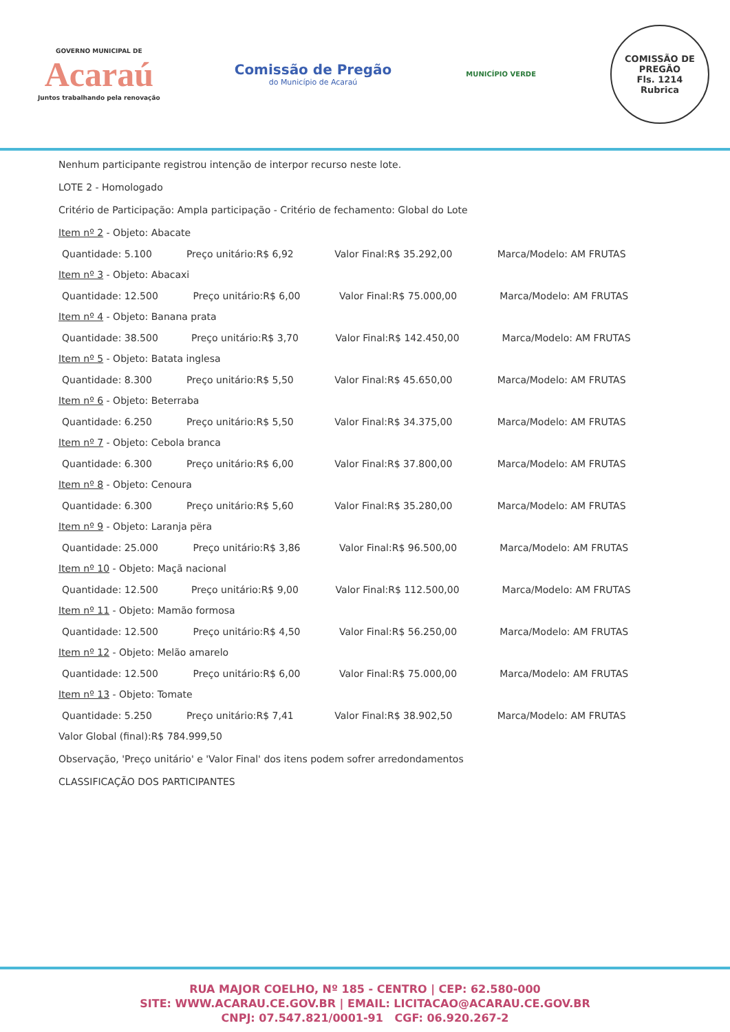GOVERNO MUNICIPAL DE
Acaraú
Juntos trabalhando pela renovação
Comissão de Pregão
do Município de Acaraú
MUNICÍPIO VERDE
COMISSÃO DE PREGÃO
Fls. 1214
Rubrica
Nenhum participante registrou intenção de interpor recurso neste lote.
LOTE 2 - Homologado
Critério de Participação: Ampla participação - Critério de fechamento: Global do Lote
Item nº 2 - Objeto: Abacate
| Quantidade: 5.100 | Preço unitário:R$ 6,92 | Valor Final:R$ 35.292,00 | Marca/Modelo: AM FRUTAS |
Item nº 3 - Objeto: Abacaxi
| Quantidade: 12.500 | Preço unitário:R$ 6,00 | Valor Final:R$ 75.000,00 | Marca/Modelo: AM FRUTAS |
Item nº 4 - Objeto: Banana prata
| Quantidade: 38.500 | Preço unitário:R$ 3,70 | Valor Final:R$ 142.450,00 | Marca/Modelo: AM FRUTAS |
Item nº 5 - Objeto: Batata inglesa
| Quantidade: 8.300 | Preço unitário:R$ 5,50 | Valor Final:R$ 45.650,00 | Marca/Modelo: AM FRUTAS |
Item nº 6 - Objeto: Beterraba
| Quantidade: 6.250 | Preço unitário:R$ 5,50 | Valor Final:R$ 34.375,00 | Marca/Modelo: AM FRUTAS |
Item nº 7 - Objeto: Cebola branca
| Quantidade: 6.300 | Preço unitário:R$ 6,00 | Valor Final:R$ 37.800,00 | Marca/Modelo: AM FRUTAS |
Item nº 8 - Objeto: Cenoura
| Quantidade: 6.300 | Preço unitário:R$ 5,60 | Valor Final:R$ 35.280,00 | Marca/Modelo: AM FRUTAS |
Item nº 9 - Objeto: Laranja përa
| Quantidade: 25.000 | Preço unitário:R$ 3,86 | Valor Final:R$ 96.500,00 | Marca/Modelo: AM FRUTAS |
Item nº 10 - Objeto: Maçã nacional
| Quantidade: 12.500 | Preço unitário:R$ 9,00 | Valor Final:R$ 112.500,00 | Marca/Modelo: AM FRUTAS |
Item nº 11 - Objeto: Mamão formosa
| Quantidade: 12.500 | Preço unitário:R$ 4,50 | Valor Final:R$ 56.250,00 | Marca/Modelo: AM FRUTAS |
Item nº 12 - Objeto: Melão amarelo
| Quantidade: 12.500 | Preço unitário:R$ 6,00 | Valor Final:R$ 75.000,00 | Marca/Modelo: AM FRUTAS |
Item nº 13 - Objeto: Tomate
| Quantidade: 5.250 | Preço unitário:R$ 7,41 | Valor Final:R$ 38.902,50 | Marca/Modelo: AM FRUTAS |
Valor Global (final):R$ 784.999,50
Observação, 'Preço unitário' e 'Valor Final' dos itens podem sofrer arredondamentos
CLASSIFICAÇÃO DOS PARTICIPANTES
RUA MAJOR COELHO, Nº 185 - CENTRO | CEP: 62.580-000
SITE: WWW.ACARAU.CE.GOV.BR | EMAIL: LICITACAO@ACARAU.CE.GOV.BR
CNPJ: 07.547.821/0001-91 CGF: 06.920.267-2